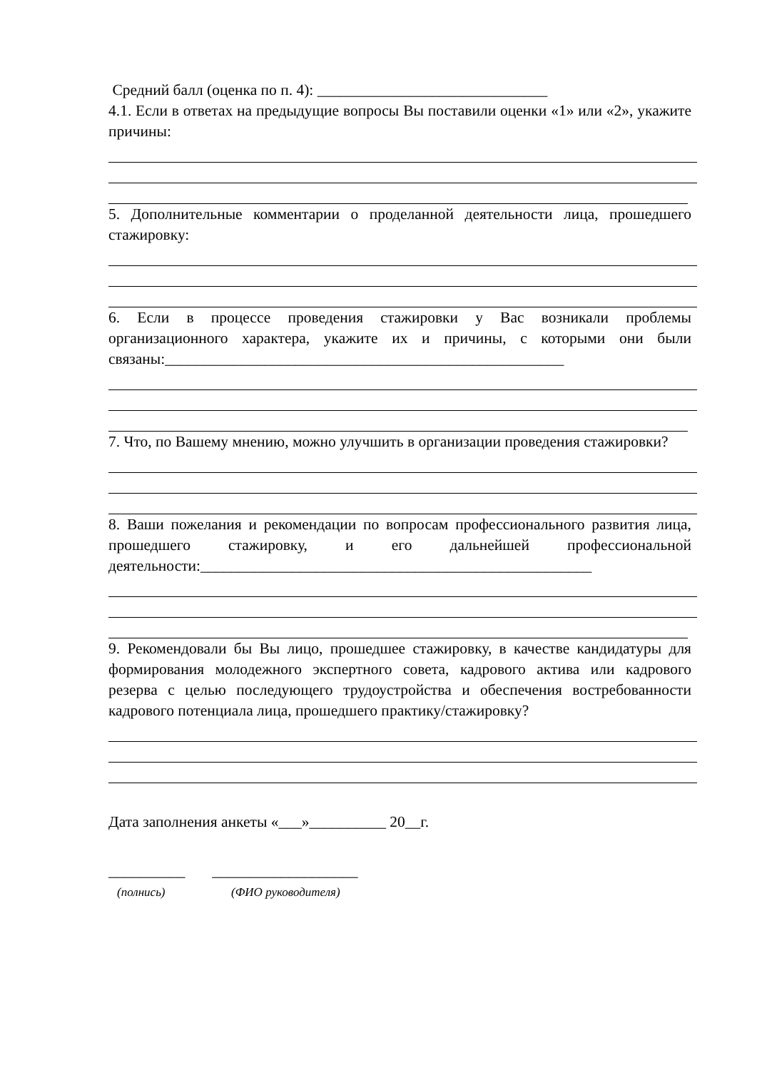Средний балл (оценка по п. 4): ______________________________
4.1. Если в ответах на предыдущие вопросы Вы поставили оценки «1» или «2», укажите причины:
5. Дополнительные комментарии о проделанной деятельности лица, прошедшего стажировку:
6. Если в процессе проведения стажировки у Вас возникали проблемы организационного характера, укажите их и причины, с которыми они были связаны:____________________________________________________
7. Что, по Вашему мнению, можно улучшить в организации проведения стажировки?
8. Ваши пожелания и рекомендации по вопросам профессионального развития лица, прошедшего стажировку, и его дальнейшей профессиональной деятельности:___________________________________________________
9. Рекомендовали бы Вы лицо, прошедшее стажировку, в качестве кандидатуры для формирования молодежного экспертного совета, кадрового актива или кадрового резерва с целью последующего трудоустройства и обеспечения востребованности кадрового потенциала лица, прошедшего практику/стажировку?
Дата заполнения анкеты «___»__________ 20__г.
__________ ___________________
(полнись) (ФИО руководителя)